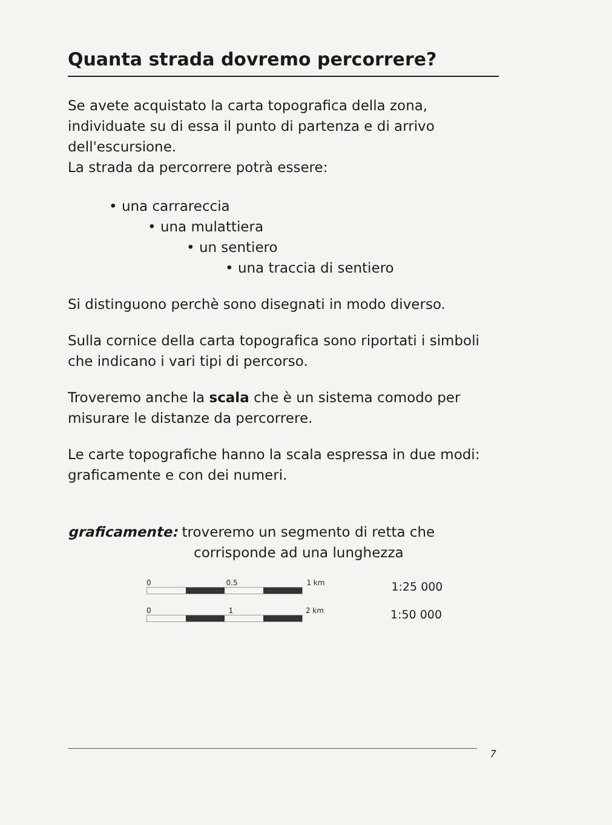Quanta strada dovremo percorrere?
Se avete acquistato la carta topografica della zona, individuate su di essa il punto di partenza e di arrivo dell'escursione.
La strada da percorrere potrà essere:
• una carrareccia
• una mulattiera
• un sentiero
• una traccia di sentiero
Si distinguono perchè sono disegnati in modo diverso.
Sulla cornice della carta topografica sono riportati i simboli che indicano i vari tipi di percorso.
Troveremo anche la scala che è un sistema comodo per misurare le distanze da percorrere.
Le carte topografiche hanno la scala espressa in due modi: graficamente e con dei numeri.
graficamente: troveremo un segmento di retta che
corrisponde ad una lunghezza
0 0.5 1 km
1:25 000
0 1 2 km
1:50 000
7